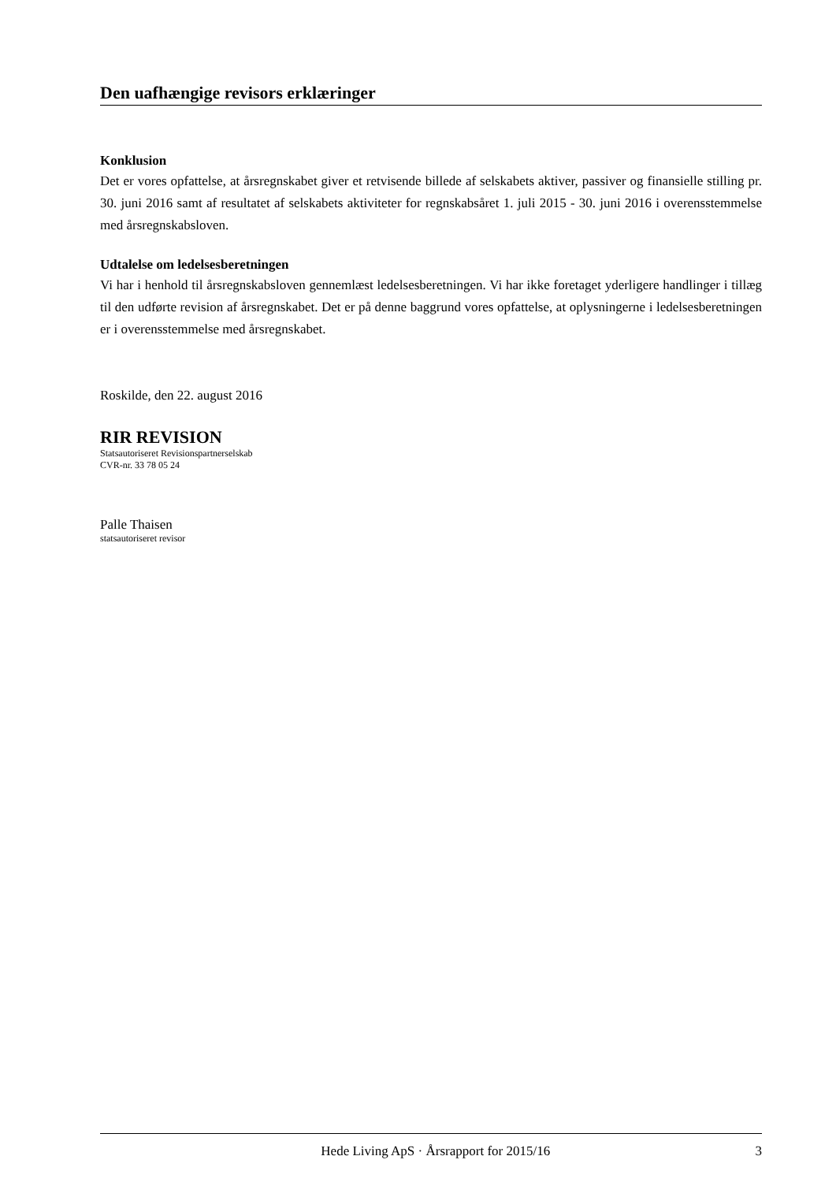Den uafhængige revisors erklæringer
Konklusion
Det er vores opfattelse, at årsregnskabet giver et retvisende billede af selskabets aktiver, passiver og finansielle stilling pr. 30. juni 2016 samt af resultatet af selskabets aktiviteter for regnskabsåret 1. juli 2015 - 30. juni 2016 i overensstemmelse med årsregnskabsloven.
Udtalelse om ledelsesberetningen
Vi har i henhold til årsregnskabsloven gennemlæst ledelsesberetningen. Vi har ikke foretaget yderligere handlinger i tillæg til den udførte revision af årsregnskabet. Det er på denne baggrund vores opfattelse, at oplysningerne i ledelsesberetningen er i overensstemmelse med årsregnskabet.
Roskilde, den 22. august 2016
RIR REVISION
Statsautoriseret Revisionspartnerselskab
CVR-nr. 33 78 05 24
Palle Thaisen
statsautoriseret revisor
Hede Living ApS · Årsrapport for 2015/16 3